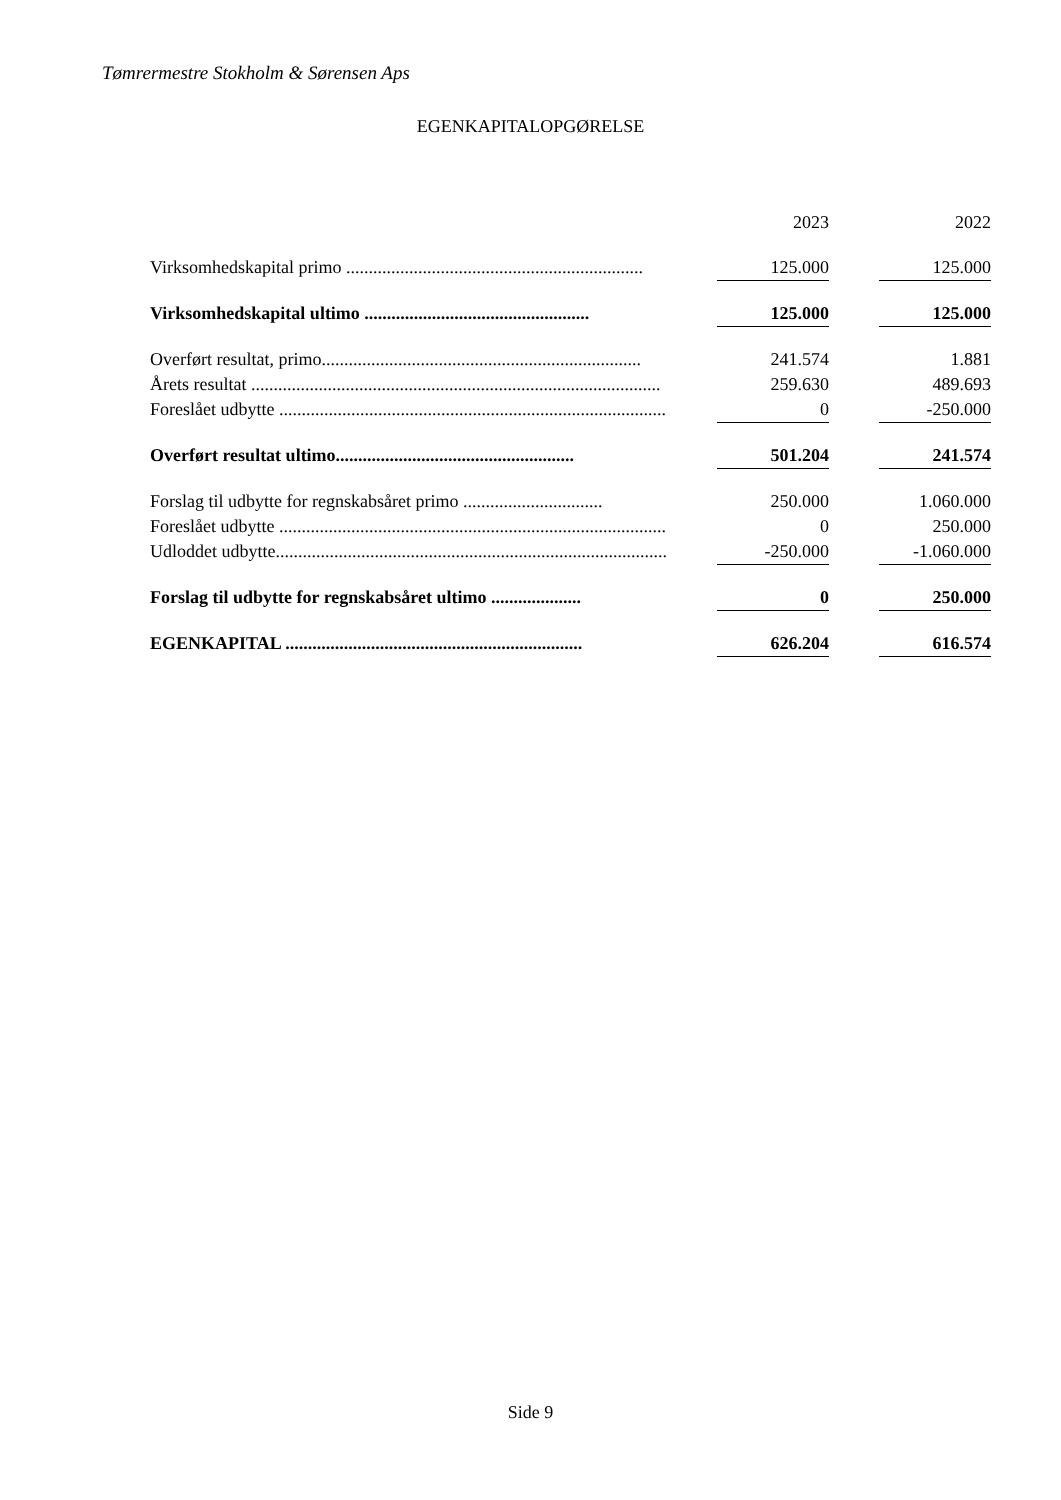Tømrermestre Stokholm & Sørensen Aps
EGENKAPITALOPGØRELSE
| | | 2023 | | 2022 |
| --- | --- | --- | --- | --- |
| Virksomhedskapital primo .................................................................. | | 125.000 | | 125.000 |
| Virksomhedskapital ultimo .................................................. | | 125.000 | | 125.000 |
| Overført resultat, primo....................................................................... | | 241.574 | | 1.881 |
| Årets resultat ........................................................................................... | | 259.630 | | 489.693 |
| Foreslået udbytte ...................................................................................... | | 0 | | -250.000 |
| Overført resultat ultimo..................................................... | | 501.204 | | 241.574 |
| Forslag til udbytte for regnskabsåret primo ............................... | | 250.000 | | 1.060.000 |
| Foreslået udbytte ...................................................................................... | | 0 | | 250.000 |
| Udloddet udbytte....................................................................................... | | -250.000 | | -1.060.000 |
| Forslag til udbytte for regnskabsåret ultimo .................... | | 0 | | 250.000 |
| EGENKAPITAL .................................................................. | | 626.204 | | 616.574 |
Side 9